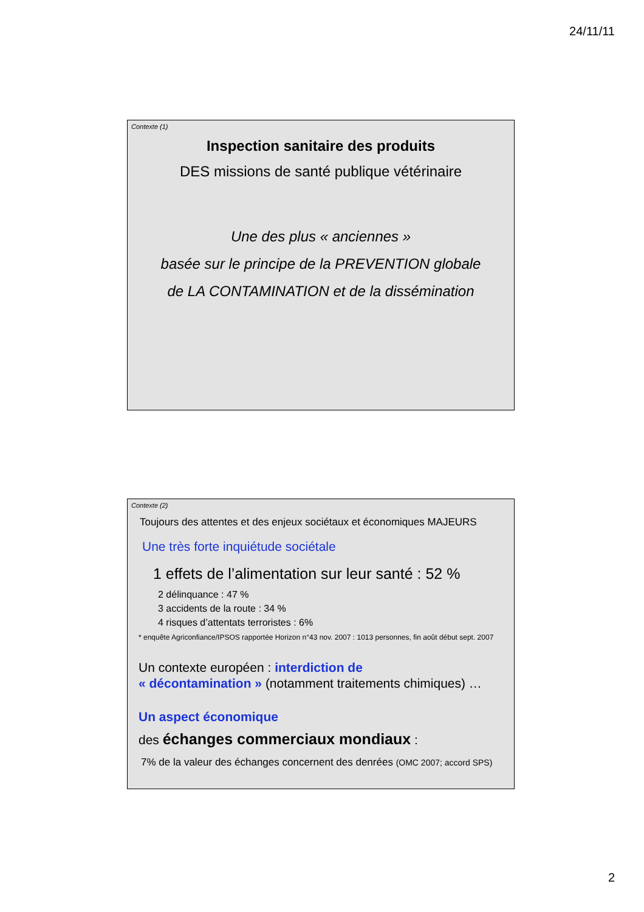24/11/11
Contexte (1)
Inspection sanitaire des produits
DES missions de santé publique vétérinaire
Une des plus « anciennes »
basée sur le principe de la PREVENTION globale
de LA CONTAMINATION et de la dissémination
Contexte (2)
Toujours des attentes et des enjeux sociétaux et économiques MAJEURS
Une très forte inquiétude sociétale
1 effets de l’alimentation sur leur santé : 52 %
2 délinquance : 47 %
3 accidents de la route : 34 %
4 risques d’attentats terroristes : 6%
* enquête Agriconfiance/IPSOS rapportée Horizon n°43 nov. 2007 : 1013 personnes, fin août début sept. 2007
Un contexte européen : interdiction de
« décontamination » (notamment traitements chimiques) …
Un aspect économique
des échanges commerciaux mondiaux :
7% de la valeur des échanges concernent des denrées (OMC 2007; accord SPS)
2